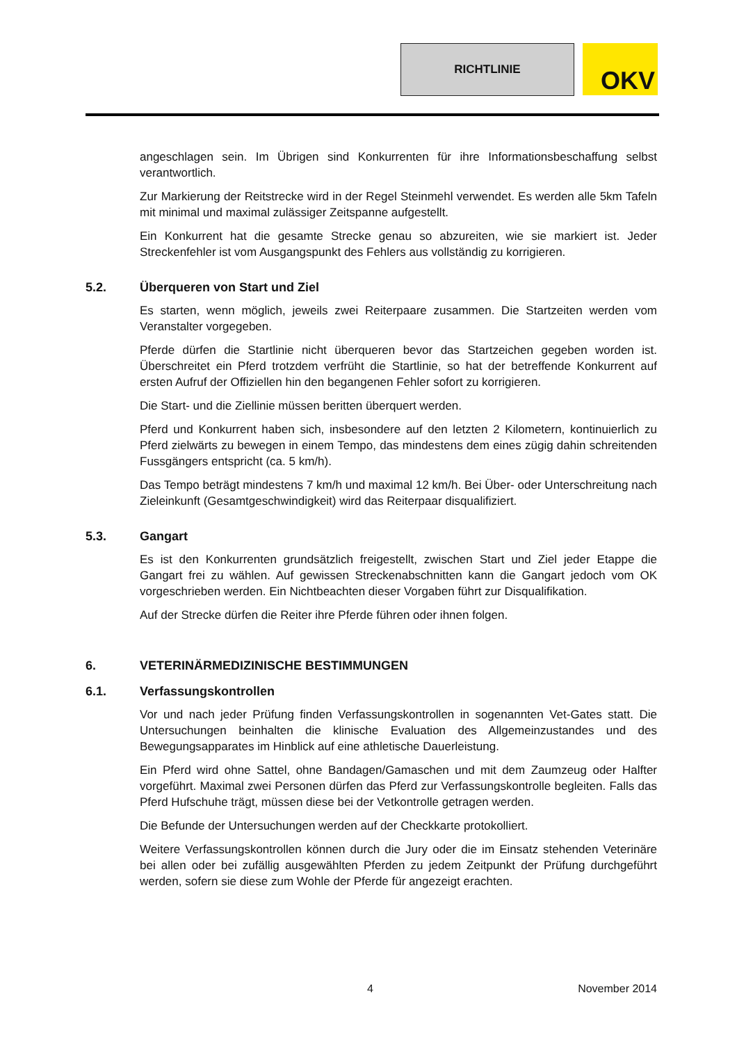RICHTLINIE
OKV
angeschlagen sein. Im Übrigen sind Konkurrenten für ihre Informationsbeschaffung selbst verantwortlich.
Zur Markierung der Reitstrecke wird in der Regel Steinmehl verwendet. Es werden alle 5km Tafeln mit minimal und maximal zulässiger Zeitspanne aufgestellt.
Ein Konkurrent hat die gesamte Strecke genau so abzureiten, wie sie markiert ist. Jeder Streckenfehler ist vom Ausgangspunkt des Fehlers aus vollständig zu korrigieren.
5.2. Überqueren von Start und Ziel
Es starten, wenn möglich, jeweils zwei Reiterpaare zusammen. Die Startzeiten werden vom Veranstalter vorgegeben.
Pferde dürfen die Startlinie nicht überqueren bevor das Startzeichen gegeben worden ist. Überschreitet ein Pferd trotzdem verfrüht die Startlinie, so hat der betreffende Konkurrent auf ersten Aufruf der Offiziellen hin den begangenen Fehler sofort zu korrigieren.
Die Start- und die Ziellinie müssen beritten überquert werden.
Pferd und Konkurrent haben sich, insbesondere auf den letzten 2 Kilometern, kontinuierlich zu Pferd zielwärts zu bewegen in einem Tempo, das mindestens dem eines zügig dahin schreitenden Fussgängers entspricht (ca. 5 km/h).
Das Tempo beträgt mindestens 7 km/h und maximal 12 km/h. Bei Über- oder Unterschreitung nach Zieleinkunft (Gesamtgeschwindigkeit) wird das Reiterpaar disqualifiziert.
5.3. Gangart
Es ist den Konkurrenten grundsätzlich freigestellt, zwischen Start und Ziel jeder Etappe die Gangart frei zu wählen. Auf gewissen Streckenabschnitten kann die Gangart jedoch vom OK vorgeschrieben werden. Ein Nichtbeachten dieser Vorgaben führt zur Disqualifikation.
Auf der Strecke dürfen die Reiter ihre Pferde führen oder ihnen folgen.
6. VETERINÄRMEDIZINISCHE BESTIMMUNGEN
6.1. Verfassungskontrollen
Vor und nach jeder Prüfung finden Verfassungskontrollen in sogenannten Vet-Gates statt. Die Untersuchungen beinhalten die klinische Evaluation des Allgemeinzustandes und des Bewegungsapparates im Hinblick auf eine athletische Dauerleistung.
Ein Pferd wird ohne Sattel, ohne Bandagen/Gamaschen und mit dem Zaumzeug oder Halfter vorgeführt. Maximal zwei Personen dürfen das Pferd zur Verfassungskontrolle begleiten. Falls das Pferd Hufschuhe trägt, müssen diese bei der Vetkontrolle getragen werden.
Die Befunde der Untersuchungen werden auf der Checkkarte protokolliert.
Weitere Verfassungskontrollen können durch die Jury oder die im Einsatz stehenden Veterinäre bei allen oder bei zufällig ausgewählten Pferden zu jedem Zeitpunkt der Prüfung durchgeführt werden, sofern sie diese zum Wohle der Pferde für angezeigt erachten.
4 November 2014